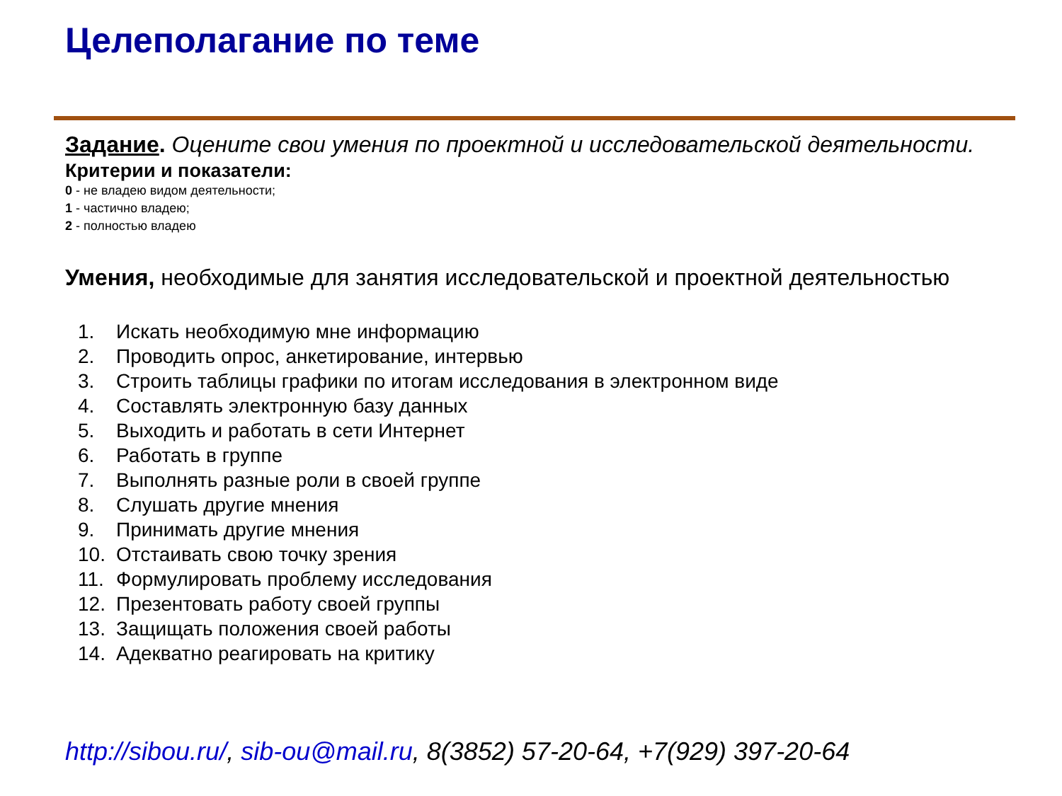Целеполагание по теме
Задание. Оцените свои умения по проектной и исследовательской деятельности.
Критерии и показатели:
0 - не владею видом деятельности;
1 - частично владею;
2 - полностью владею
Умения, необходимые для занятия исследовательской и проектной деятельностью
1. Искать необходимую мне информацию
2. Проводить опрос, анкетирование, интервью
3. Строить таблицы графики по итогам исследования в электронном виде
4. Составлять электронную базу данных
5. Выходить и работать в сети Интернет
6. Работать в группе
7. Выполнять разные роли в своей группе
8. Слушать другие мнения
9. Принимать другие мнения
10. Отстаивать свою точку зрения
11. Формулировать проблему исследования
12. Презентовать работу своей группы
13. Защищать положения своей работы
14. Адекватно реагировать на критику
http://sibou.ru/, sib-ou@mail.ru, 8(3852) 57-20-64, +7(929) 397-20-64